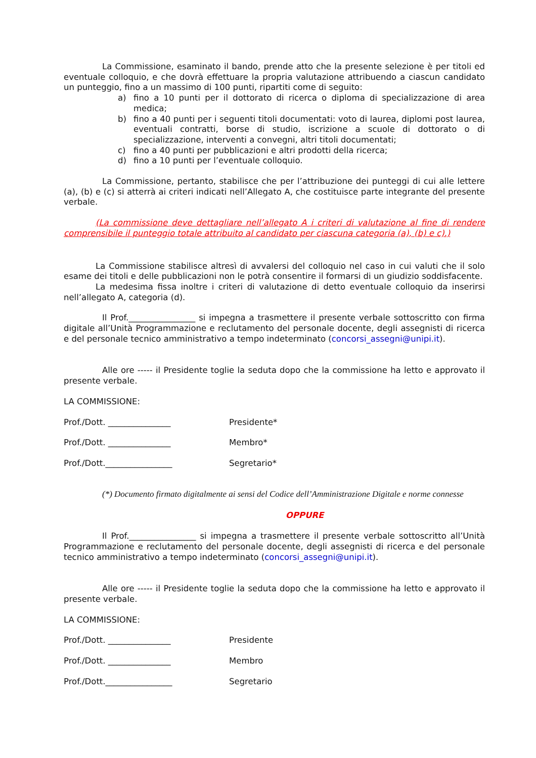La Commissione, esaminato il bando, prende atto che la presente selezione è per titoli ed eventuale colloquio, e che dovrà effettuare la propria valutazione attribuendo a ciascun candidato un punteggio, fino a un massimo di 100 punti, ripartiti come di seguito:
a) fino a 10 punti per il dottorato di ricerca o diploma di specializzazione di area medica;
b) fino a 40 punti per i seguenti titoli documentati: voto di laurea, diplomi post laurea, eventuali contratti, borse di studio, iscrizione a scuole di dottorato o di specializzazione, interventi a convegni, altri titoli documentati;
c) fino a 40 punti per pubblicazioni e altri prodotti della ricerca;
d) fino a 10 punti per l’eventuale colloquio.
La Commissione, pertanto, stabilisce che per l’attribuzione dei punteggi di cui alle lettere (a), (b) e (c) si atterrà ai criteri indicati nell’Allegato A, che costituisce parte integrante del presente verbale.
(La commissione deve dettagliare nell’allegato A i criteri di valutazione al fine di rendere comprensibile il punteggio totale attribuito al candidato per ciascuna categoria (a), (b) e c).)
La Commissione stabilisce altresì di avvalersi del colloquio nel caso in cui valuti che il solo esame dei titoli e delle pubblicazioni non le potrà consentire il formarsi di un giudizio soddisfacente.
La medesima fissa inoltre i criteri di valutazione di detto eventuale colloquio da inserirsi nell’allegato A, categoria (d).
Il Prof.________________ si impegna a trasmettere il presente verbale sottoscritto con firma digitale all’Unità Programmazione e reclutamento del personale docente, degli assegnisti di ricerca e del personale tecnico amministrativo a tempo indeterminato (concorsi_assegni@unipi.it).
Alle ore ----- il Presidente toglie la seduta dopo che la commissione ha letto e approvato il presente verbale.
LA COMMISSIONE:
Prof./Dott. _______________ Presidente*
Prof./Dott. _______________ Membro*
Prof./Dott.________________ Segretario*
(*) Documento firmato digitalmente ai sensi del Codice dell’Amministrazione Digitale e norme connesse
OPPURE
Il Prof.________________ si impegna a trasmettere il presente verbale sottoscritto all’Unità Programmazione e reclutamento del personale docente, degli assegnisti di ricerca e del personale tecnico amministrativo a tempo indeterminato (concorsi_assegni@unipi.it).
Alle ore ----- il Presidente toglie la seduta dopo che la commissione ha letto e approvato il presente verbale.
LA COMMISSIONE:
Prof./Dott. _______________ Presidente
Prof./Dott. _______________ Membro
Prof./Dott.________________ Segretario